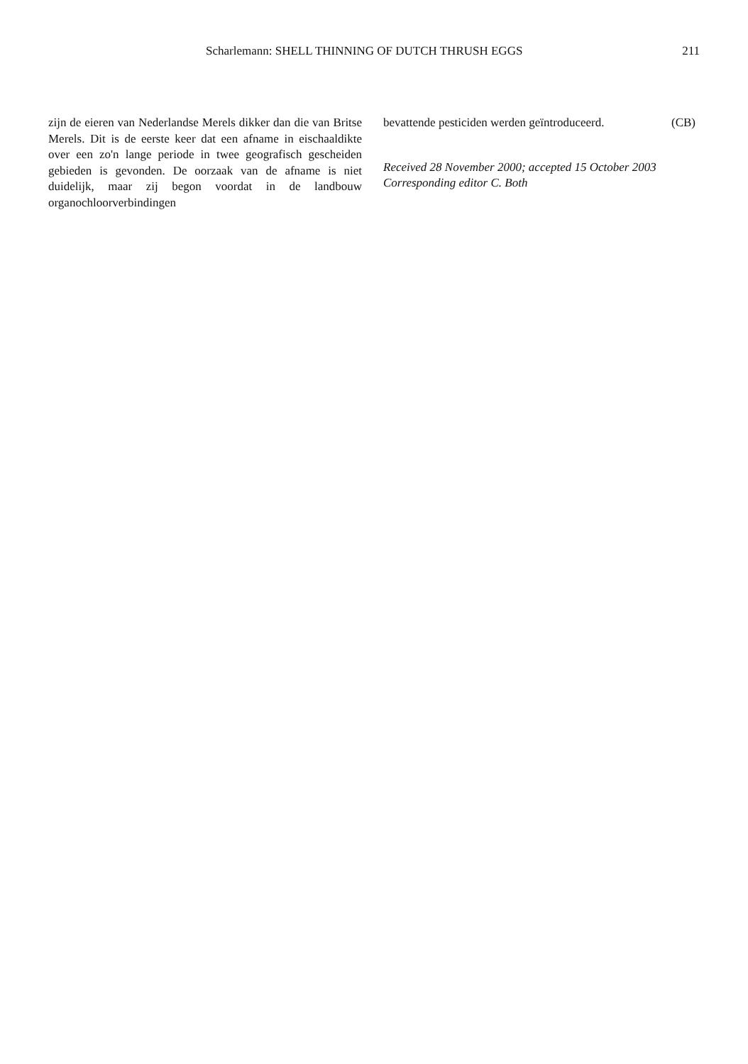Scharlemann: SHELL THINNING OF DUTCH THRUSH EGGS 211
zijn de eieren van Nederlandse Merels dikker dan die van Britse Merels. Dit is de eerste keer dat een afname in eischaaldikte over een zo'n lange periode in twee geografisch gescheiden gebieden is gevonden. De oorzaak van de afname is niet duidelijk, maar zij begon voordat in de landbouw organochloorverbindingen
bevattende pesticiden werden geïntroduceerd. (CB)
Received 28 November 2000; accepted 15 October 2003
Corresponding editor C. Both